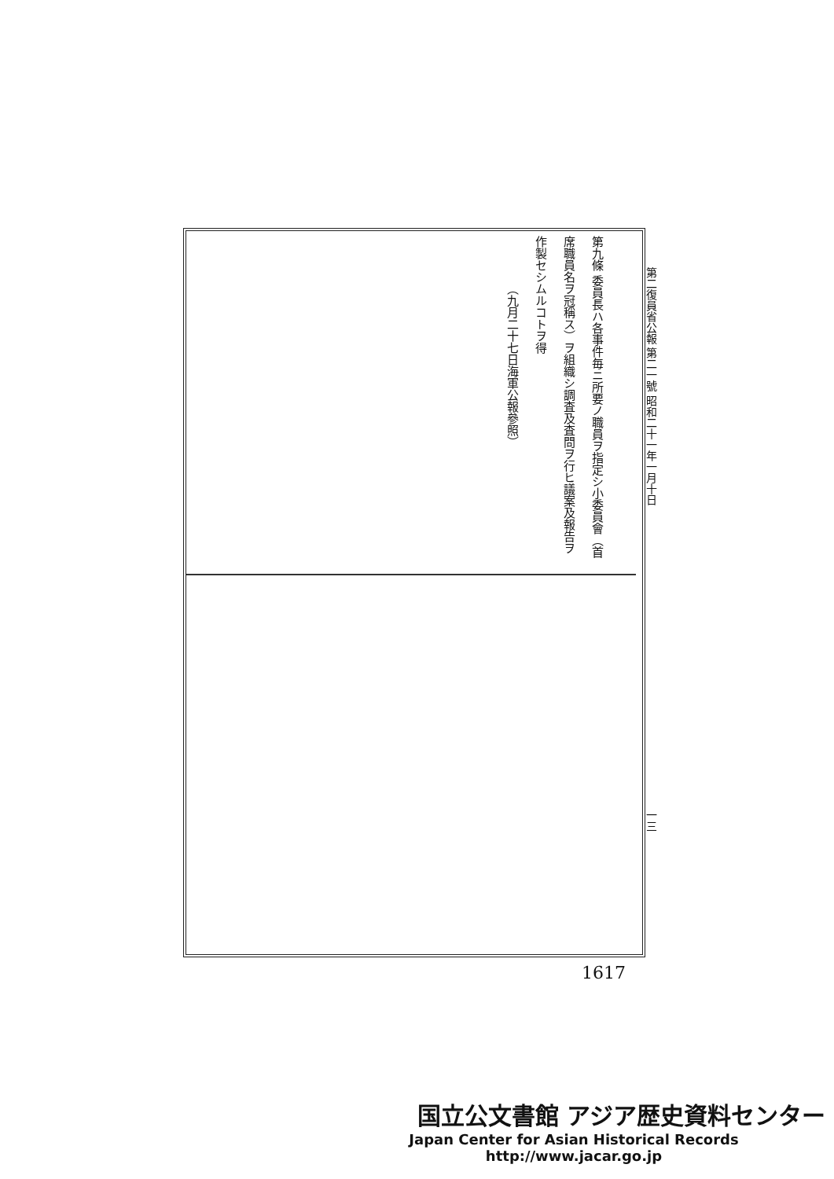第二復員省公報 第二一號 昭和二十一年一月十日
第九條 委員長ハ各事件毎ニ所要ノ職員ヲ指定シ小委員會（首
席職員名ヲ冠稱ス）ヲ組織シ調査及査問ヲ行ヒ議案及報告ヲ
作製セシムルコトヲ得
（九月二十七日海軍公報參照）
一三
1617
国立公文書館 アジア歴史資料センター
Japan Center for Asian Historical Records
http://www.jacar.go.jp